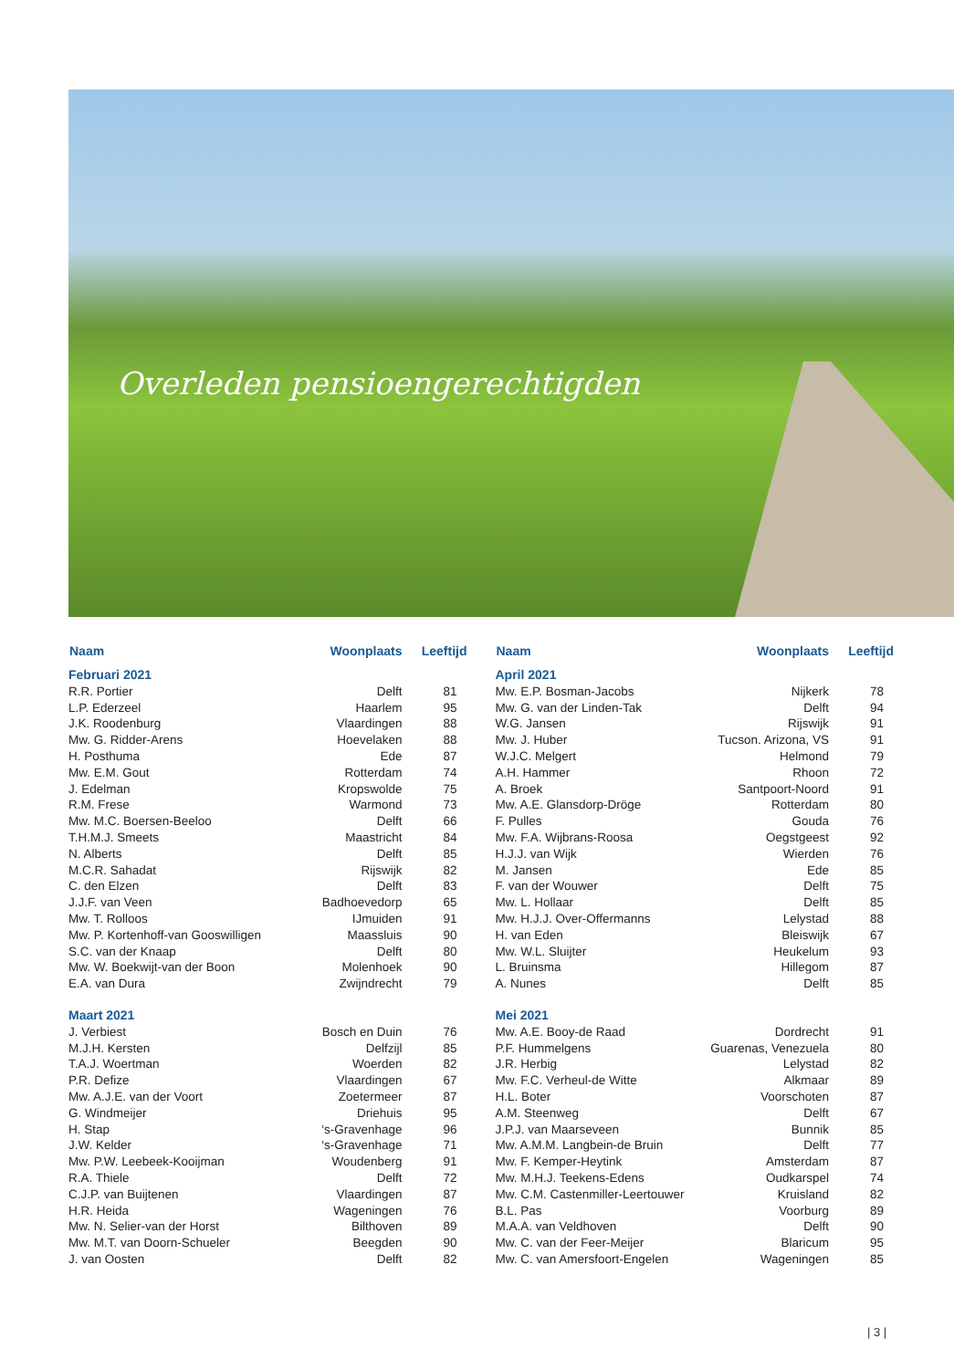Overleden pensioengerechtigden
| Naam | Woonplaats | Leeftijd |
| --- | --- | --- |
| Februari 2021 | | |
| R.R. Portier | Delft | 81 |
| L.P. Ederzeel | Haarlem | 95 |
| J.K. Roodenburg | Vlaardingen | 88 |
| Mw. G. Ridder-Arens | Hoevelaken | 88 |
| H. Posthuma | Ede | 87 |
| Mw. E.M. Gout | Rotterdam | 74 |
| J. Edelman | Kropswolde | 75 |
| R.M. Frese | Warmond | 73 |
| Mw. M.C. Boersen-Beeloo | Delft | 66 |
| T.H.M.J. Smeets | Maastricht | 84 |
| N. Alberts | Delft | 85 |
| M.C.R. Sahadat | Rijswijk | 82 |
| C. den Elzen | Delft | 83 |
| J.J.F. van Veen | Badhoevedorp | 65 |
| Mw. T. Rolloos | IJmuiden | 91 |
| Mw. P. Kortenhoff-van Gooswilligen | Maassluis | 90 |
| S.C. van der Knaap | Delft | 80 |
| Mw. W. Boekwijt-van der Boon | Molenhoek | 90 |
| E.A. van Dura | Zwijndrecht | 79 |
| Maart 2021 | | |
| J. Verbiest | Bosch en Duin | 76 |
| M.J.H. Kersten | Delfzijl | 85 |
| T.A.J. Woertman | Woerden | 82 |
| P.R. Defize | Vlaardingen | 67 |
| Mw. A.J.E. van der Voort | Zoetermeer | 87 |
| G. Windmeijer | Driehuis | 95 |
| H. Stap | ‘s-Gravenhage | 96 |
| J.W. Kelder | ‘s-Gravenhage | 71 |
| Mw. P.W. Leebeek-Kooijman | Woudenberg | 91 |
| R.A. Thiele | Delft | 72 |
| C.J.P. van Buijtenen | Vlaardingen | 87 |
| H.R. Heida | Wageningen | 76 |
| Mw. N. Selier-van der Horst | Bilthoven | 89 |
| Mw. M.T. van Doorn-Schueler | Beegden | 90 |
| J. van Oosten | Delft | 82 |
| Naam | Woonplaats | Leeftijd |
| --- | --- | --- |
| April 2021 | | |
| Mw. E.P. Bosman-Jacobs | Nijkerk | 78 |
| Mw. G. van der Linden-Tak | Delft | 94 |
| W.G. Jansen | Rijswijk | 91 |
| Mw. J. Huber | Tucson. Arizona, VS | 91 |
| W.J.C. Melgert | Helmond | 79 |
| A.H. Hammer | Rhoon | 72 |
| A. Broek | Santpoort-Noord | 91 |
| Mw. A.E. Glansdorp-Dröge | Rotterdam | 80 |
| F. Pulles | Gouda | 76 |
| Mw. F.A. Wijbrans-Roosa | Oegstgeest | 92 |
| H.J.J. van Wijk | Wierden | 76 |
| M. Jansen | Ede | 85 |
| F. van der Wouwer | Delft | 75 |
| Mw. L. Hollaar | Delft | 85 |
| Mw. H.J.J. Over-Offermanns | Lelystad | 88 |
| H. van Eden | Bleiswijk | 67 |
| Mw. W.L. Sluijter | Heukelum | 93 |
| L. Bruinsma | Hillegom | 87 |
| A. Nunes | Delft | 85 |
| Mei 2021 | | |
| Mw. A.E. Booy-de Raad | Dordrecht | 91 |
| P.F. Hummelgens | Guarenas, Venezuela | 80 |
| J.R. Herbig | Lelystad | 82 |
| Mw. F.C. Verheul-de Witte | Alkmaar | 89 |
| H.L. Boter | Voorschoten | 87 |
| A.M. Steenweg | Delft | 67 |
| J.P.J. van Maarseveen | Bunnik | 85 |
| Mw. A.M.M. Langbein-de Bruin | Delft | 77 |
| Mw. F. Kemper-Heytink | Amsterdam | 87 |
| Mw. M.H.J. Teekens-Edens | Oudkarspel | 74 |
| Mw. C.M. Castenmiller-Leertouwer | Kruisland | 82 |
| B.L. Pas | Voorburg | 89 |
| M.A.A. van Veldhoven | Delft | 90 |
| Mw. C. van der Feer-Meijer | Blaricum | 95 |
| Mw. C. van Amersfoort-Engelen | Wageningen | 85 |
| 3 |